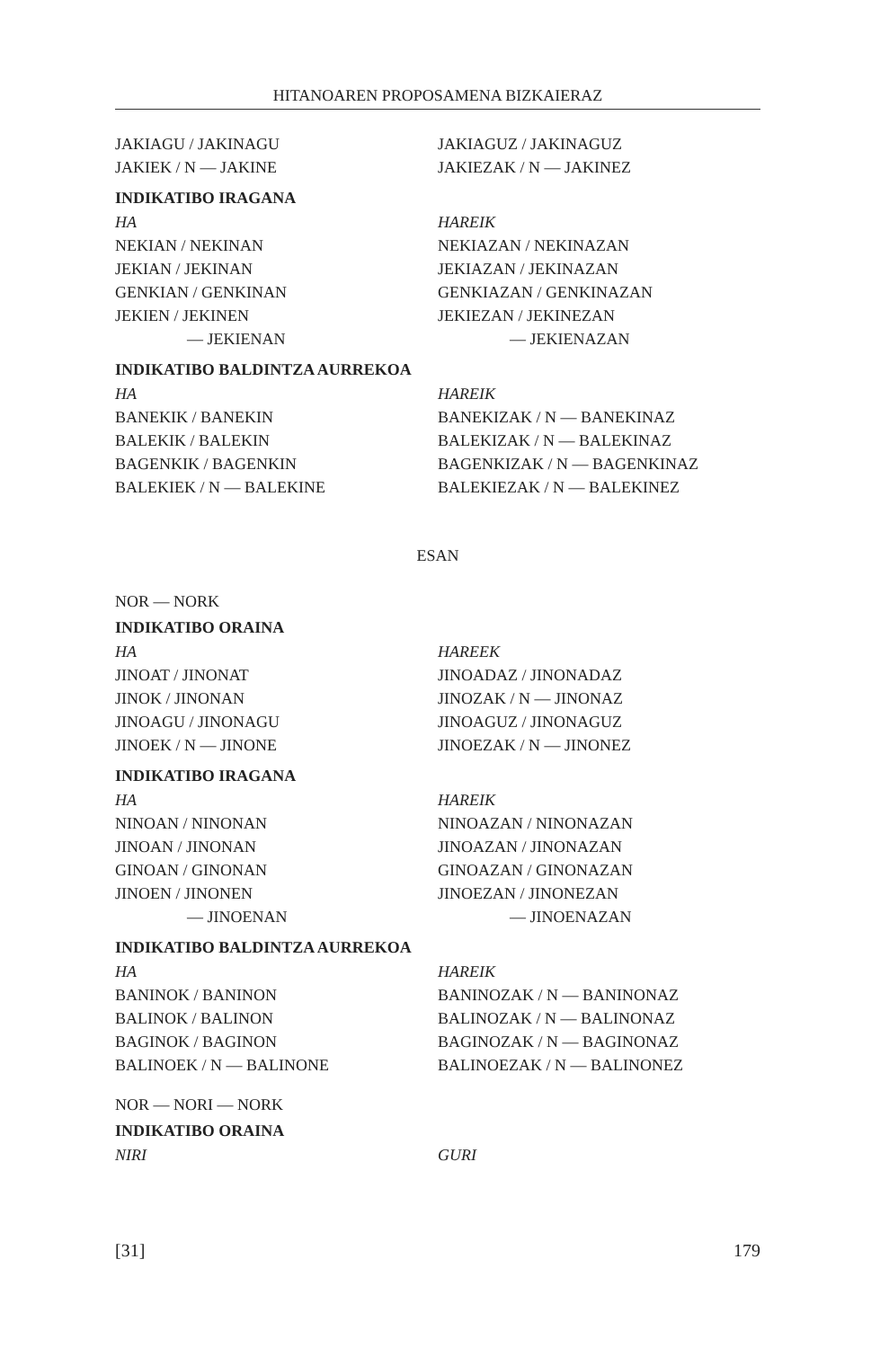HITANOAREN PROPOSAMENA BIZKAIERAZ
| JAKIAGU / JAKINAGU | JAKIAGUZ / JAKINAGUZ |
| JAKIEK / N — JAKINE | JAKIEZAK / N — JAKINEZ |
INDIKATIBO IRAGANA
| HA | HAREIK |
| NEKIAN / NEKINAN | NEKIAZAN / NEKINAZAN |
| JEKIAN / JEKINAN | JEKIAZAN / JEKINAZAN |
| GENKIAN / GENKINAN | GENKIAZAN / GENKINAZAN |
| JEKIEN / JEKINEN | JEKIEZAN / JEKINEZAN |
| — JEKIENAN | — JEKIENAZAN |
INDIKATIBO BALDINTZA AURREKOA
| HA | HAREIK |
| BANEKIK / BANEKIN | BANEKIZAK / N — BANEKINAZ |
| BALEKIK / BALEKIN | BALEKIZAK / N — BALEKINAZ |
| BAGENKIK / BAGENKIN | BAGENKIZAK / N — BAGENKINAZ |
| BALEKIEK / N — BALEKINE | BALEKIEZAK / N — BALEKINEZ |
ESAN
NOR — NORK
INDIKATIBO ORAINA
| HA | HAREEK |
| JINOAT / JINONAT | JINOADAZ / JINONADAZ |
| JINOK / JINONAN | JINOZAK / N — JINONAZ |
| JINOAGU / JINONAGU | JINOAGUZ / JINONAGUZ |
| JINOEK / N — JINONE | JINOEZAK / N — JINONEZ |
INDIKATIBO IRAGANA
| HA | HAREIK |
| NINOAN / NINONAN | NINOAZAN / NINONAZAN |
| JINOAN / JINONAN | JINOAZAN / JINONAZAN |
| GINOAN / GINONAN | GINOAZAN / GINONAZAN |
| JINOEN / JINONEN | JINOEZAN / JINONEZAN |
| — JINOENAN | — JINOENAZAN |
INDIKATIBO BALDINTZA AURREKOA
| HA | HAREIK |
| BANINOK / BANINON | BANINOZAK / N — BANINONAZ |
| BALINOK / BALINON | BALINOZAK / N — BALINONAZ |
| BAGINOK / BAGINON | BAGINOZAK / N — BAGINONAZ |
| BALINOEK / N — BALINONE | BALINOEZAK / N — BALINONEZ |
NOR — NORI — NORK
INDIKATIBO ORAINA
| NIRI | GURI |
[31] 179